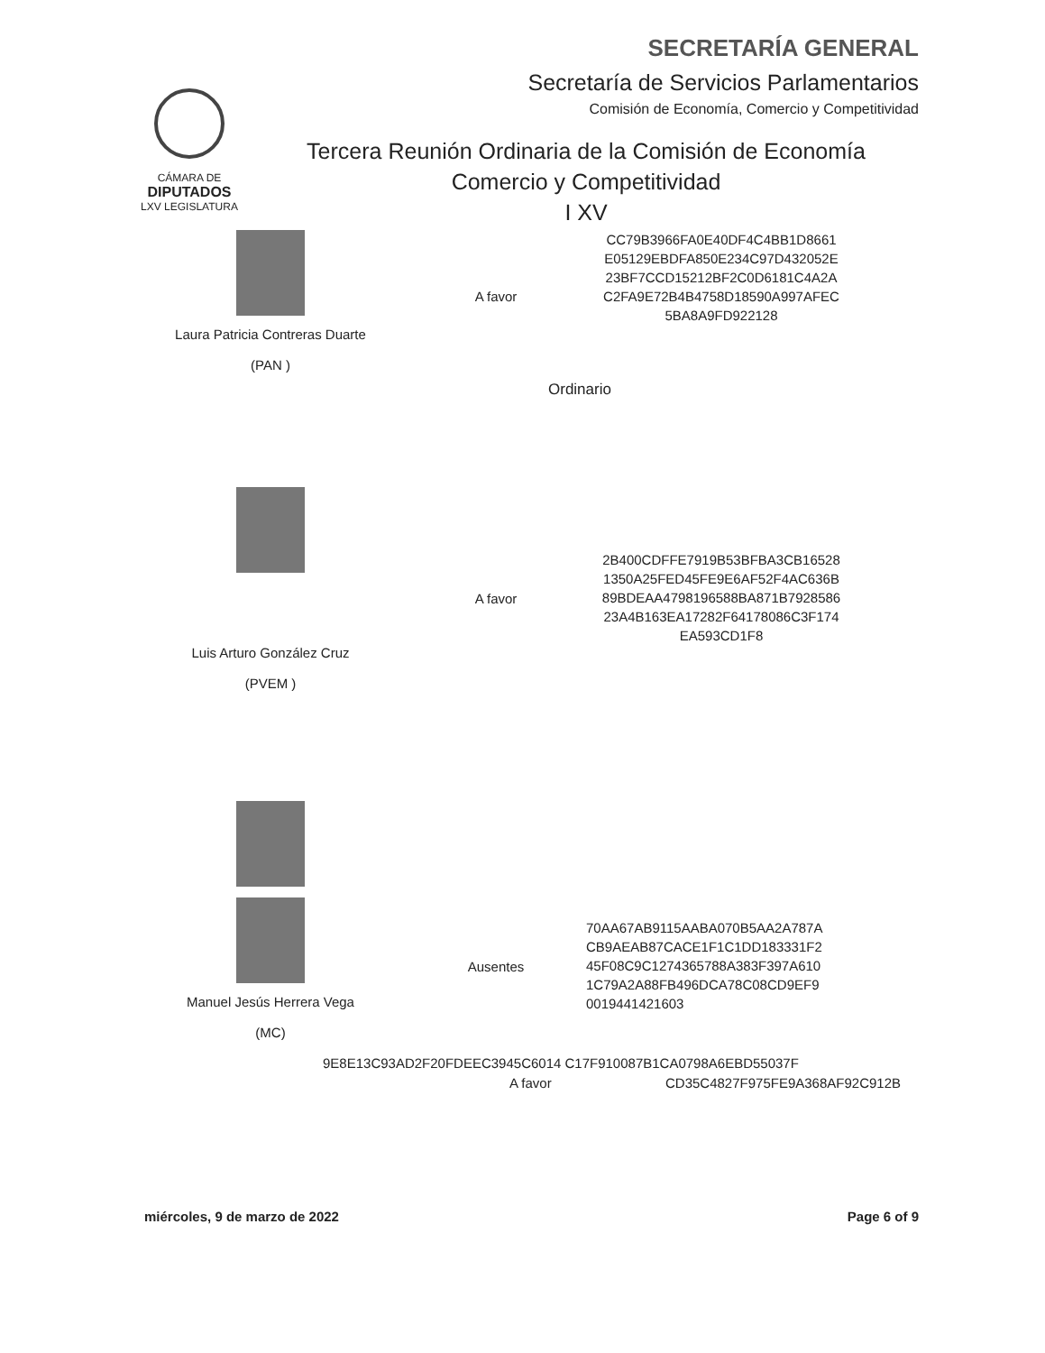SECRETARÍA GENERAL
Secretaría de Servicios Parlamentarios
Comisión de Economía, Comercio y Competitividad
CÁMARA DE
DIPUTADOS
LXV LEGISLATURA
Tercera Reunión Ordinaria de la Comisión de Economía
Comercio y Competitividad
I XV
Laura Patricia Contreras Duarte
(PAN )
A favor
CC79B3966FA0E40DF4C4BB1D8661 E05129EBDFA850E234C97D432052E 23BF7CCD15212BF2C0D6181C4A2A C2FA9E72B4B4758D18590A997AFEC 5BA8A9FD922128
Ordinario
Luis Arturo González Cruz
(PVEM )
A favor
2B400CDFFE7919B53BFBA3CB16528 1350A25FED45FE9E6AF52F4AC636B 89BDEAA4798196588BA871B7928586 23A4B163EA17282F64178086C3F174 EA593CD1F8
Manuel Jesús Herrera Vega
(MC)
Ausentes
70AA67AB9115AABA070B5AA2A787A CB9AEAB87CACE1F1C1DD183331F2 45F08C9C1274365788A383F397A610 1C79A2A88FB496DCA78C08CD9EF9 0019441421603
9E8E13C93AD2F20FDEEC3945C6014 C17F910087B1CA0798A6EBD55037F
A favor CD35C4827F975FE9A368AF92C912B
miércoles, 9 de marzo de 2022 Page 6 of 9